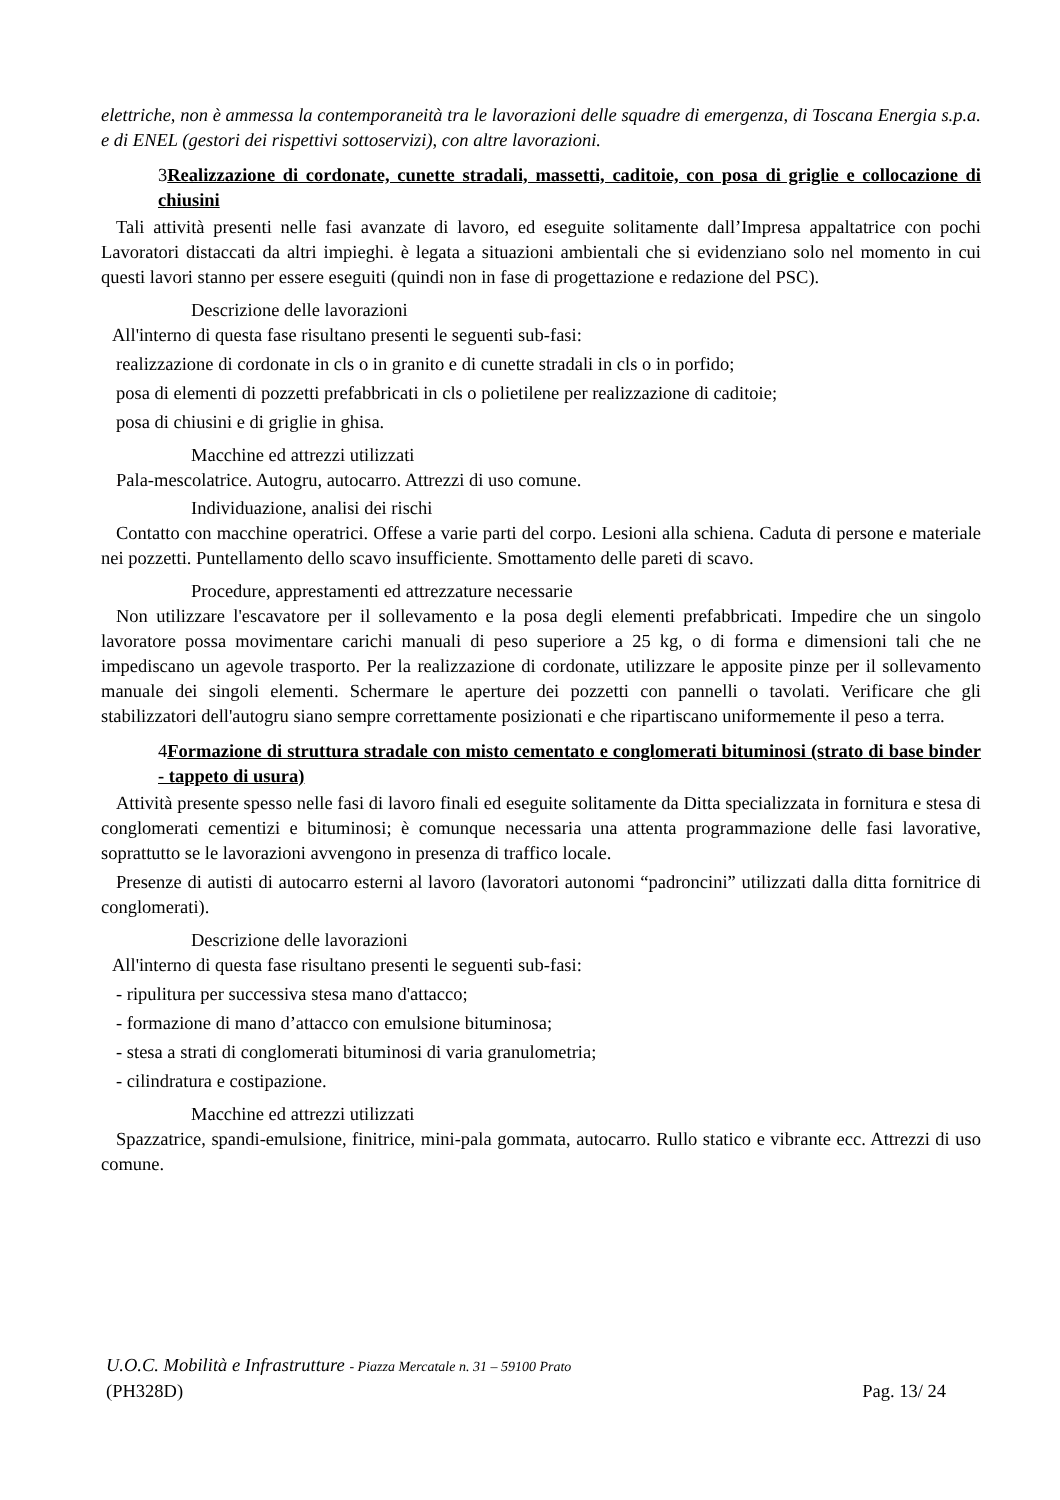elettriche, non è ammessa la contemporaneità tra le lavorazioni delle squadre di emergenza, di Toscana Energia s.p.a. e di ENEL (gestori dei rispettivi sottoservizi), con altre lavorazioni.
3Realizzazione di cordonate, cunette stradali, massetti, caditoie, con posa di griglie e collocazione di chiusini
Tali attività presenti nelle fasi avanzate di lavoro, ed eseguite solitamente dall’Impresa appaltatrice con pochi Lavoratori distaccati da altri impieghi. è legata a situazioni ambientali che si evidenziano solo nel momento in cui questi lavori stanno per essere eseguiti (quindi non in fase di progettazione e redazione del PSC).
Descrizione delle lavorazioni
All'interno di questa fase risultano presenti le seguenti sub-fasi:
realizzazione di cordonate in cls o in granito e di cunette stradali in cls o in porfido;
posa di elementi di pozzetti prefabbricati in cls o polietilene per realizzazione di caditoie;
posa di chiusini e di griglie in ghisa.
Macchine ed attrezzi utilizzati
Pala-mescolatrice. Autogru, autocarro. Attrezzi di uso comune.
Individuazione, analisi dei rischi
Contatto con macchine operatrici. Offese a varie parti del corpo. Lesioni alla schiena. Caduta di persone e materiale nei pozzetti. Puntellamento dello scavo insufficiente. Smottamento delle pareti di scavo.
Procedure, apprestamenti ed attrezzature necessarie
Non utilizzare l'escavatore per il sollevamento e la posa degli elementi prefabbricati. Impedire che un singolo lavoratore possa movimentare carichi manuali di peso superiore a 25 kg, o di forma e dimensioni tali che ne impediscano un agevole trasporto. Per la realizzazione di cordonate, utilizzare le apposite pinze per il sollevamento manuale dei singoli elementi. Schermare le aperture dei pozzetti con pannelli o tavolati. Verificare che gli stabilizzatori dell'autogru siano sempre correttamente posizionati e che ripartiscano uniformemente il peso a terra.
4Formazione di struttura stradale con misto cementato e conglomerati bituminosi (strato di base binder - tappeto di usura)
Attività presente spesso nelle fasi di lavoro finali ed eseguite solitamente da Ditta specializzata in fornitura e stesa di conglomerati cementizi e bituminosi; è comunque necessaria una attenta programmazione delle fasi lavorative, soprattutto se le lavorazioni avvengono in presenza di traffico locale.
Presenze di autisti di autocarro esterni al lavoro (lavoratori autonomi “padroncini” utilizzati dalla ditta fornitrice di conglomerati).
Descrizione delle lavorazioni
All'interno di questa fase risultano presenti le seguenti sub-fasi:
- ripulitura per successiva stesa mano d'attacco;
- formazione di mano d’attacco con emulsione bituminosa;
- stesa a strati di conglomerati bituminosi di varia granulometria;
- cilindratura e costipazione.
Macchine ed attrezzi utilizzati
Spazzatrice, spandi-emulsione, finitrice, mini-pala gommata, autocarro. Rullo statico e vibrante ecc. Attrezzi di uso comune.
U.O.C. Mobilità e Infrastrutture - Piazza Mercatale n. 31 – 59100 Prato
(PH328D) Pag. 13/ 24